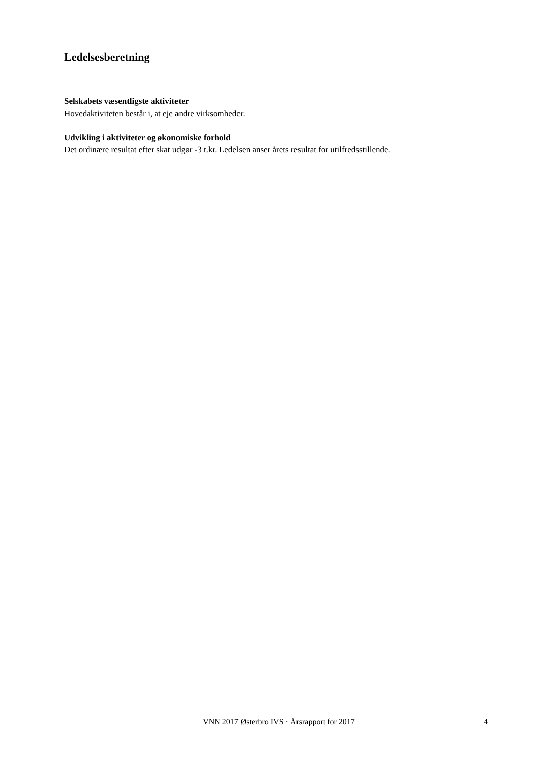Ledelsesberetning
Selskabets væsentligste aktiviteter
Hovedaktiviteten består i, at eje andre virksomheder.
Udvikling i aktiviteter og økonomiske forhold
Det ordinære resultat efter skat udgør -3 t.kr. Ledelsen anser årets resultat for utilfredsstillende.
VNN 2017 Østerbro IVS · Årsrapport for 2017 4